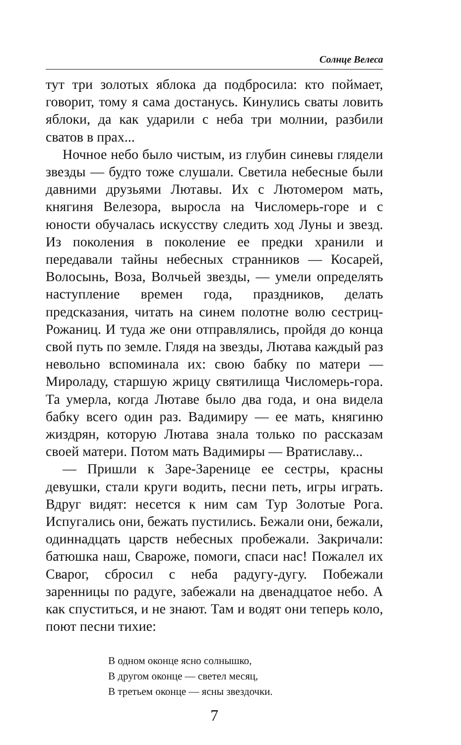Солнце Велеса
тут три золотых яблока да подбросила: кто поймает, говорит, тому я сама достанусь. Кинулись сваты ловить яблоки, да как ударили с неба три молнии, разбили сватов в прах...
Ночное небо было чистым, из глубин синевы глядели звезды — будто тоже слушали. Светила небесные были давними друзьями Лютавы. Их с Лютомером мать, княгиня Велезора, выросла на Числомерь-горе и с юности обучалась искусству следить ход Луны и звезд. Из поколения в поколение ее предки хранили и передавали тайны небесных странников — Косарей, Волосынь, Воза, Волчьей звезды, — умели определять наступление времен года, праздников, делать предсказания, читать на синем полотне волю сестриц-Рожаниц. И туда же они отправлялись, пройдя до конца свой путь по земле. Глядя на звезды, Лютава каждый раз невольно вспоминала их: свою бабку по матери — Мироладу, старшую жрицу святилища Числомерь-гора. Та умерла, когда Лютаве было два года, и она видела бабку всего один раз. Вадимиру — ее мать, княгиню жиздрян, которую Лютава знала только по рассказам своей матери. Потом мать Вадимиры — Вратиславу...
— Пришли к Заре-Заренице ее сестры, красны девушки, стали круги водить, песни петь, игры играть. Вдруг видят: несется к ним сам Тур Золотые Рога. Испугались они, бежать пустились. Бежали они, бежали, одиннадцать царств небесных пробежали. Закричали: батюшка наш, Свароже, помоги, спаси нас! Пожалел их Сварог, сбросил с неба радугу-дугу. Побежали заренницы по радуге, забежали на двенадцатое небо. А как спуститься, и не знают. Там и водят они теперь коло, поют песни тихие:
В одном оконце ясно солнышко,
В другом оконце — светел месяц,
В третьем оконце — ясны звездочки.
7